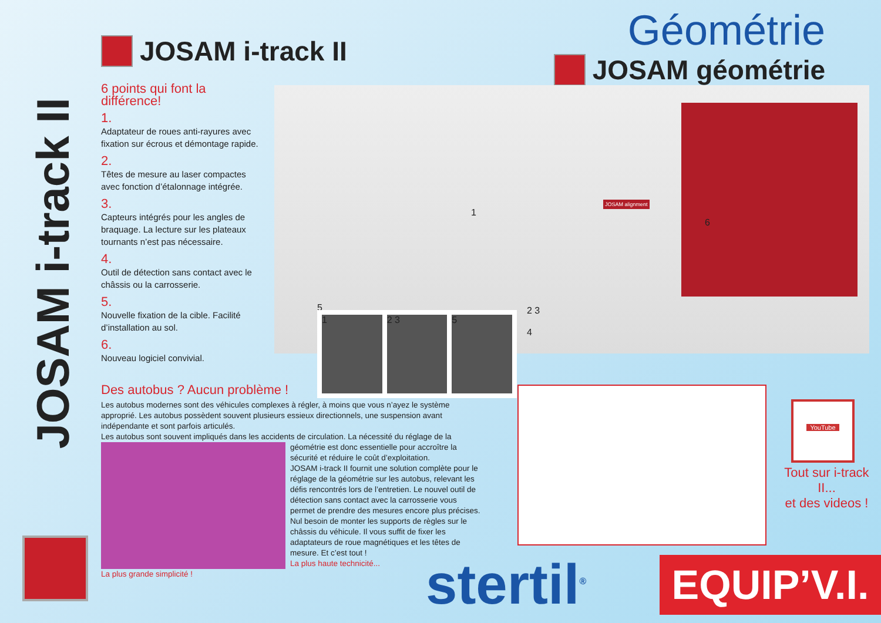JOSAM i-track II
JOSAM i-track II
Géométrie
JOSAM géométrie
6 points qui font la différence!
1.
Adaptateur de roues anti-rayures avec fixation sur écrous et démontage rapide.
2.
Têtes de mesure au laser compactes avec fonction d’étalonnage intégrée.
3.
Capteurs intégrés pour les angles de braquage. La lecture sur les plateaux tournants n’est pas nécessaire.
4.
Outil de détection sans contact avec le châssis ou la carrosserie.
5.
Nouvelle fixation de la cible. Facilité d’installation au sol.
6.
Nouveau logiciel convivial.
JOSAM alignment
1
6
5 2 3
4
1 2 3 5
Des autobus ? Aucun problème !
Les autobus modernes sont des véhicules complexes à régler, à moins que vous n’ayez le système approprié. Les autobus possèdent souvent plusieurs essieux directionnels, une suspension avant indépendante et sont parfois articulés.
Les autobus sont souvent impliqués dans les accidents de circulation. La nécessité du réglage de la géométrie est
donc essentielle pour accroître la sécurité et réduire le coût d’exploitation.
JOSAM i-track II fournit une solution complète pour le réglage de la géométrie sur les autobus, relevant les défis rencontrés lors de l’entretien. Le nouvel outil de détection sans contact avec la carrosserie vous permet de prendre des mesures encore plus précises.
Nul besoin de monter les supports de règles sur le châssis du véhicule. Il vous suffit de fixer les adaptateurs de roue magnétiques et les têtes de mesure. Et c’est tout !
La plus haute technicité...
La plus grande simplicité !
YouTube
Tout sur i-track II...
et des videos !
stertil<sup>®</sup>
EQUIP’V.I.